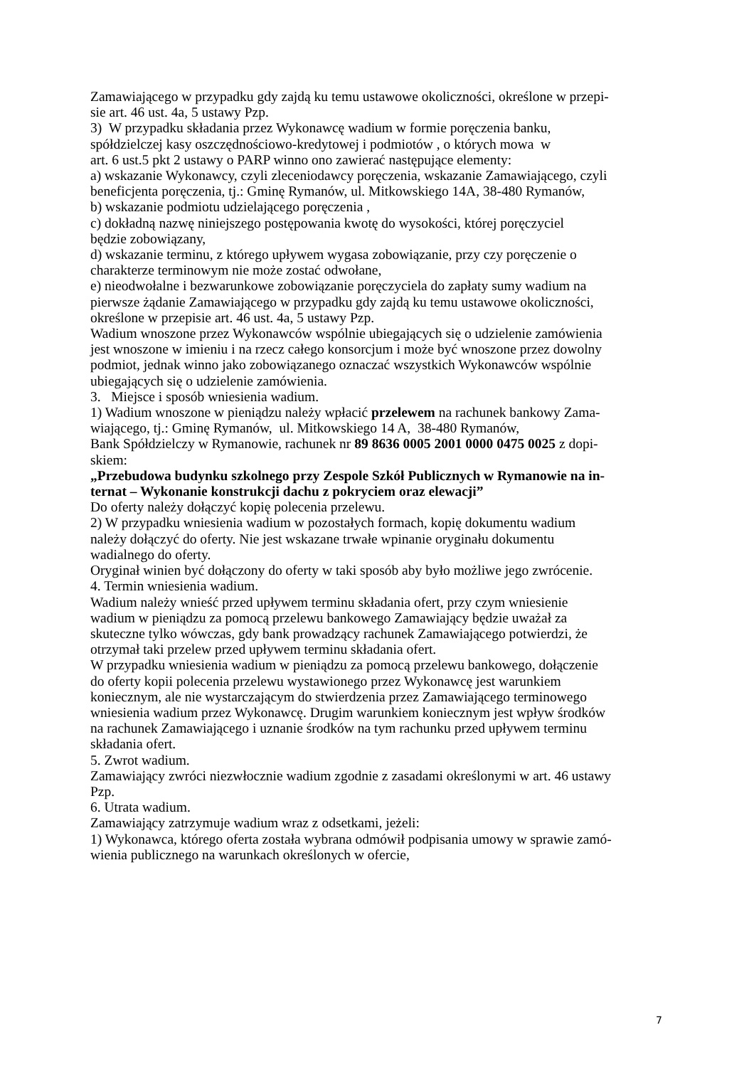Zamawiającego w przypadku gdy zajdą ku temu ustawowe okoliczności, określone w przepi-
sie art. 46 ust. 4a, 5 ustawy Pzp.
3) W przypadku składania przez Wykonawcę wadium w formie poręczenia banku,
spółdzielczej kasy oszczędnościowo-kredytowej i podmiotów , o których mowa w
art. 6 ust.5 pkt 2 ustawy o PARP winno ono zawierać następujące elementy:
a) wskazanie Wykonawcy, czyli zleceniodawcy poręczenia, wskazanie Zamawiającego, czyli
beneficjenta poręczenia, tj.: Gminę Rymanów, ul. Mitkowskiego 14A, 38-480 Rymanów,
b) wskazanie podmiotu udzielającego poręczenia ,
c) dokładną nazwę niniejszego postępowania kwotę do wysokości, której poręczyciel
będzie zobowiązany,
d) wskazanie terminu, z którego upływem wygasa zobowiązanie, przy czy poręczenie o
charakterze terminowym nie może zostać odwołane,
e) nieodwołalne i bezwarunkowe zobowiązanie poręczyciela do zapłaty sumy wadium na
pierwsze żądanie Zamawiającego w przypadku gdy zajdą ku temu ustawowe okoliczności,
określone w przepisie art. 46 ust. 4a, 5 ustawy Pzp.
Wadium wnoszone przez Wykonawców wspólnie ubiegających się o udzielenie zamówienia
jest wnoszone w imieniu i na rzecz całego konsorcjum i może być wnoszone przez dowolny
podmiot, jednak winno jako zobowiązanego oznaczać wszystkich Wykonawców wspólnie
ubiegających się o udzielenie zamówienia.
3. Miejsce i sposób wniesienia wadium.
1) Wadium wnoszone w pieniądzu należy wpłacić przelewem na rachunek bankowy Zama-
wiającego, tj.: Gminę Rymanów, ul. Mitkowskiego 14 A, 38-480 Rymanów,
Bank Spółdzielczy w Rymanowie, rachunek nr 89 8636 0005 2001 0000 0475 0025 z dopi-
skiem:
„Przebudowa budynku szkolnego przy Zespole Szkół Publicznych w Rymanowie na in-
ternat – Wykonanie konstrukcji dachu z pokryciem oraz elewacji”
Do oferty należy dołączyć kopię polecenia przelewu.
2) W przypadku wniesienia wadium w pozostałych formach, kopię dokumentu wadium
należy dołączyć do oferty. Nie jest wskazane trwałe wpinanie oryginału dokumentu
wadialnego do oferty.
Oryginał winien być dołączony do oferty w taki sposób aby było możliwe jego zwrócenie.
4. Termin wniesienia wadium.
Wadium należy wnieść przed upływem terminu składania ofert, przy czym wniesienie
wadium w pieniądzu za pomocą przelewu bankowego Zamawiający będzie uważał za
skuteczne tylko wówczas, gdy bank prowadzący rachunek Zamawiającego potwierdzi, że
otrzymał taki przelew przed upływem terminu składania ofert.
W przypadku wniesienia wadium w pieniądzu za pomocą przelewu bankowego, dołączenie
do oferty kopii polecenia przelewu wystawionego przez Wykonawcę jest warunkiem
koniecznym, ale nie wystarczającym do stwierdzenia przez Zamawiającego terminowego
wniesienia wadium przez Wykonawcę. Drugim warunkiem koniecznym jest wpływ środków
na rachunek Zamawiającego i uznanie środków na tym rachunku przed upływem terminu
składania ofert.
5. Zwrot wadium.
Zamawiający zwróci niezwłocznie wadium zgodnie z zasadami określonymi w art. 46 ustawy
Pzp.
6. Utrata wadium.
Zamawiający zatrzymuje wadium wraz z odsetkami, jeżeli:
1) Wykonawca, którego oferta została wybrana odmówił podpisania umowy w sprawie zamó-
wienia publicznego na warunkach określonych w ofercie,
7